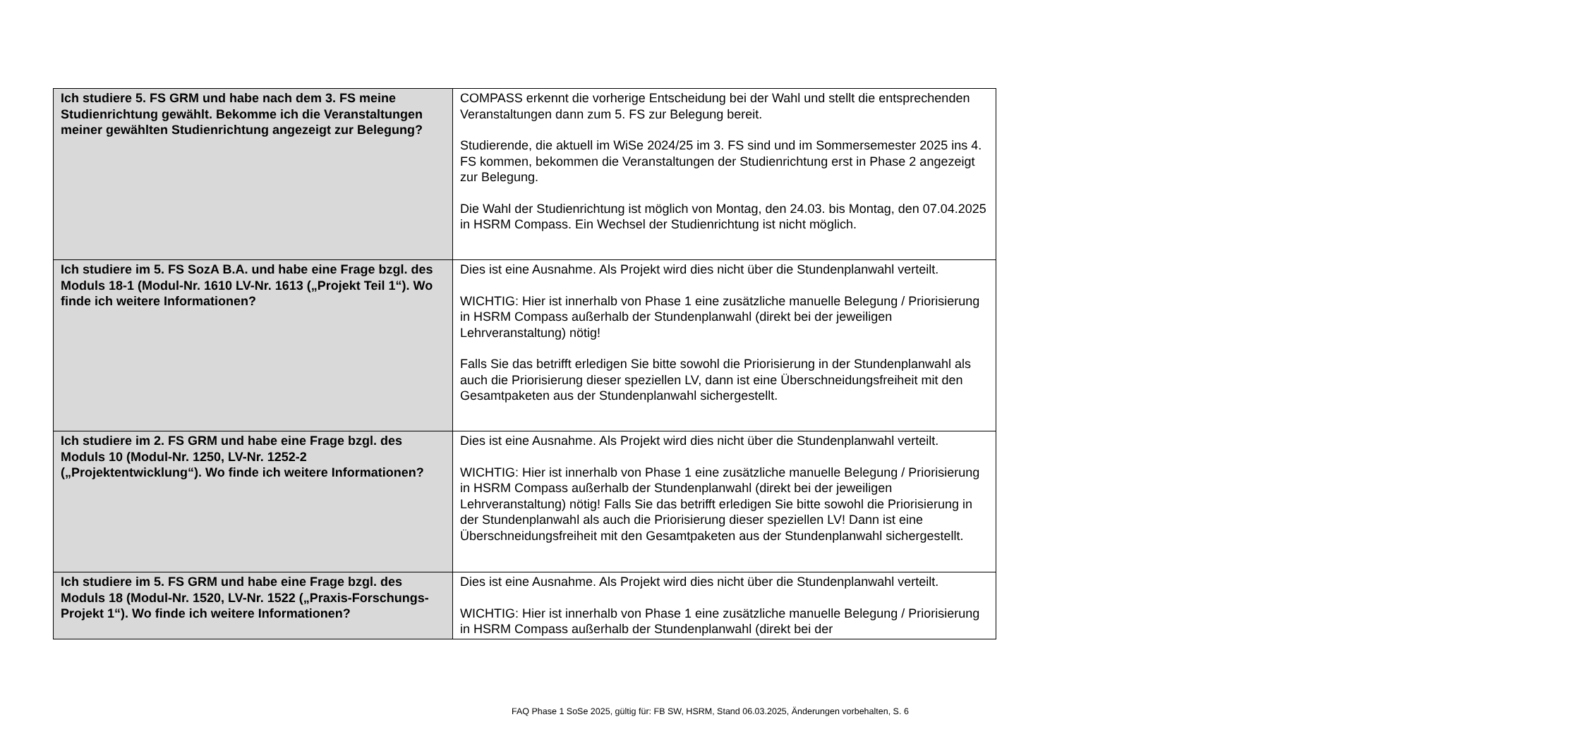| Ich studiere 5. FS GRM und habe nach dem 3. FS meine Studienrichtung gewählt. Bekomme ich die Veranstaltungen meiner gewählten Studienrichtung angezeigt zur Belegung? | COMPASS erkennt die vorherige Entscheidung bei der Wahl und stellt die entsprechenden Veranstaltungen dann zum 5. FS zur Belegung bereit. Studierende, die aktuell im WiSe 2024/25 im 3. FS sind und im Sommersemester 2025 ins 4. FS kommen, bekommen die Veranstaltungen der Studienrichtung erst in Phase 2 angezeigt zur Belegung. Die Wahl der Studienrichtung ist möglich von Montag, den 24.03. bis Montag, den 07.04.2025 in HSRM Compass. Ein Wechsel der Studienrichtung ist nicht möglich. |
| Ich studiere im 5. FS SozA B.A. und habe eine Frage bzgl. des Moduls 18-1 (Modul-Nr. 1610 LV-Nr. 1613 („Projekt Teil 1“). Wo finde ich weitere Informationen? | Dies ist eine Ausnahme. Als Projekt wird dies nicht über die Stundenplanwahl verteilt. WICHTIG: Hier ist innerhalb von Phase 1 eine zusätzliche manuelle Belegung / Priorisierung in HSRM Compass außerhalb der Stundenplanwahl (direkt bei der jeweiligen Lehrveranstaltung) nötig! Falls Sie das betrifft erledigen Sie bitte sowohl die Priorisierung in der Stundenplanwahl als auch die Priorisierung dieser speziellen LV, dann ist eine Überschneidungsfreiheit mit den Gesamtpaketen aus der Stundenplanwahl sichergestellt. |
| Ich studiere im 2. FS GRM und habe eine Frage bzgl. des Moduls 10 (Modul-Nr. 1250, LV-Nr. 1252-2 („Projektentwicklung“). Wo finde ich weitere Informationen? | Dies ist eine Ausnahme. Als Projekt wird dies nicht über die Stundenplanwahl verteilt. WICHTIG: Hier ist innerhalb von Phase 1 eine zusätzliche manuelle Belegung / Priorisierung in HSRM Compass außerhalb der Stundenplanwahl (direkt bei der jeweiligen Lehrveranstaltung) nötig! Falls Sie das betrifft erledigen Sie bitte sowohl die Priorisierung in der Stundenplanwahl als auch die Priorisierung dieser speziellen LV! Dann ist eine Überschneidungsfreiheit mit den Gesamtpaketen aus der Stundenplanwahl sichergestellt. |
| Ich studiere im 5. FS GRM und habe eine Frage bzgl. des Moduls 18 (Modul-Nr. 1520, LV-Nr. 1522 („Praxis-Forschungs-Projekt 1“). Wo finde ich weitere Informationen? | Dies ist eine Ausnahme. Als Projekt wird dies nicht über die Stundenplanwahl verteilt. WICHTIG: Hier ist innerhalb von Phase 1 eine zusätzliche manuelle Belegung / Priorisierung in HSRM Compass außerhalb der Stundenplanwahl (direkt bei der |
FAQ Phase 1 SoSe 2025, gültig für: FB SW, HSRM, Stand 06.03.2025, Änderungen vorbehalten, S. 6